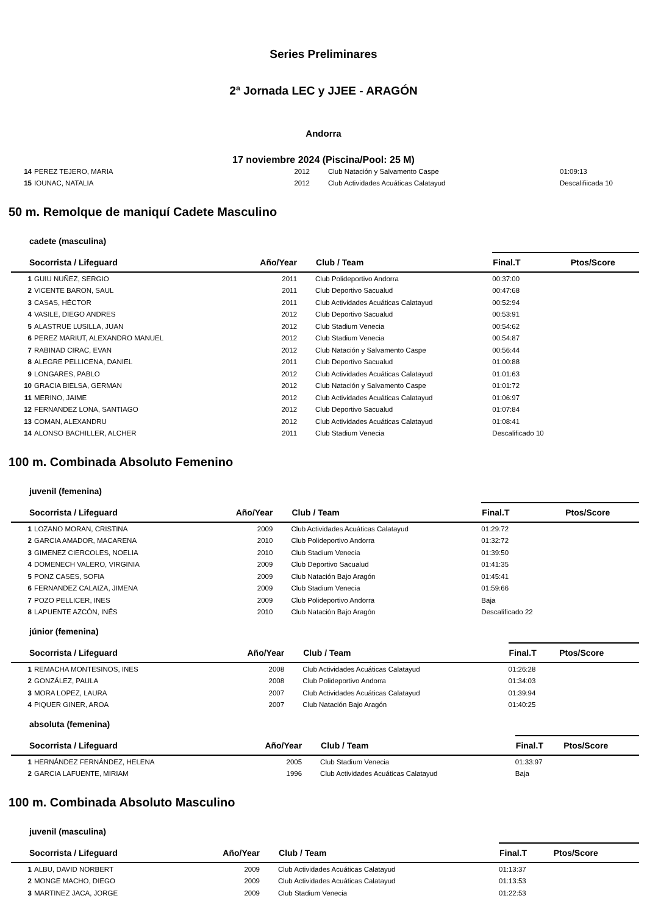Series Preliminares
2ª Jornada LEC y JJEE - ARAGÓN
Andorra
17 noviembre 2024 (Piscina/Pool: 25 M)
| 14 | PEREZ TEJERO, MARIA | 2012 | Club Natación y Salvamento Caspe | 01:09:13 | |
| 15 | IOUNAC, NATALIA | 2012 | Club Actividades Acuáticas Calatayud | Descalifiicada 10 | |
50 m. Remolque de maniquí Cadete Masculino
cadete (masculina)
| Socorrista / Lifeguard | | Año/Year | Club / Team | Final.T | Ptos/Score |
| --- | --- | --- | --- | --- | --- |
| 1 | GUIU NUÑEZ, SERGIO | 2011 | Club Polideportivo Andorra | 00:37:00 | |
| 2 | VICENTE BARON, SAUL | 2011 | Club Deportivo Sacualud | 00:47:68 | |
| 3 | CASAS, HÉCTOR | 2011 | Club Actividades Acuáticas Calatayud | 00:52:94 | |
| 4 | VASILE, DIEGO ANDRES | 2012 | Club Deportivo Sacualud | 00:53:91 | |
| 5 | ALASTRUE LUSILLA, JUAN | 2012 | Club Stadium Venecia | 00:54:62 | |
| 6 | PEREZ MARIUT, ALEXANDRO MANUEL | 2012 | Club Stadium Venecia | 00:54:87 | |
| 7 | RABINAD CIRAC, EVAN | 2012 | Club Natación y Salvamento Caspe | 00:56:44 | |
| 8 | ALEGRE PELLICENA, DANIEL | 2011 | Club Deportivo Sacualud | 01:00:88 | |
| 9 | LONGARES, PABLO | 2012 | Club Actividades Acuáticas Calatayud | 01:01:63 | |
| 10 | GRACIA BIELSA, GERMAN | 2012 | Club Natación y Salvamento Caspe | 01:01:72 | |
| 11 | MERINO, JAIME | 2012 | Club Actividades Acuáticas Calatayud | 01:06:97 | |
| 12 | FERNANDEZ LONA, SANTIAGO | 2012 | Club Deportivo Sacualud | 01:07:84 | |
| 13 | COMAN, ALEXANDRU | 2012 | Club Actividades Acuáticas Calatayud | 01:08:41 | |
| 14 | ALONSO BACHILLER, ALCHER | 2011 | Club Stadium Venecia | Descalificado 10 | |
100 m. Combinada Absoluto Femenino
juvenil (femenina)
| Socorrista / Lifeguard | | Año/Year | Club / Team | Final.T | Ptos/Score |
| --- | --- | --- | --- | --- | --- |
| 1 | LOZANO MORAN, CRISTINA | 2009 | Club Actividades Acuáticas Calatayud | 01:29:72 | |
| 2 | GARCIA AMADOR, MACARENA | 2010 | Club Polideportivo Andorra | 01:32:72 | |
| 3 | GIMENEZ CIERCOLES, NOELIA | 2010 | Club Stadium Venecia | 01:39:50 | |
| 4 | DOMENECH VALERO, VIRGINIA | 2009 | Club Deportivo Sacualud | 01:41:35 | |
| 5 | PONZ CASES, SOFIA | 2009 | Club Natación Bajo Aragón | 01:45:41 | |
| 6 | FERNANDEZ CALAIZA, JIMENA | 2009 | Club Stadium Venecia | 01:59:66 | |
| 7 | POZO PELLICER, INES | 2009 | Club Polideportivo Andorra | Baja | |
| 8 | LAPUENTE AZCÓN, INÉS | 2010 | Club Natación Bajo Aragón | Descalificado 22 | |
júnior (femenina)
| Socorrista / Lifeguard | | Año/Year | Club / Team | Final.T | Ptos/Score |
| --- | --- | --- | --- | --- | --- |
| 1 | REMACHA MONTESINOS, INES | 2008 | Club Actividades Acuáticas Calatayud | 01:26:28 | |
| 2 | GONZÁLEZ, PAULA | 2008 | Club Polideportivo Andorra | 01:34:03 | |
| 3 | MORA LOPEZ, LAURA | 2007 | Club Actividades Acuáticas Calatayud | 01:39:94 | |
| 4 | PIQUER GINER, AROA | 2007 | Club Natación Bajo Aragón | 01:40:25 | |
absoluta (femenina)
| Socorrista / Lifeguard | | Año/Year | Club / Team | Final.T | Ptos/Score |
| --- | --- | --- | --- | --- | --- |
| 1 | HERNÁNDEZ FERNÁNDEZ, HELENA | 2005 | Club Stadium Venecia | 01:33:97 | |
| 2 | GARCIA LAFUENTE, MIRIAM | 1996 | Club Actividades Acuáticas Calatayud | Baja | |
100 m. Combinada Absoluto Masculino
juvenil (masculina)
| Socorrista / Lifeguard | | Año/Year | Club / Team | Final.T | Ptos/Score |
| --- | --- | --- | --- | --- | --- |
| 1 | ALBU, DAVID NORBERT | 2009 | Club Actividades Acuáticas Calatayud | 01:13:37 | |
| 2 | MONGE MACHO, DIEGO | 2009 | Club Actividades Acuáticas Calatayud | 01:13:53 | |
| 3 | MARTINEZ JACA, JORGE | 2009 | Club Stadium Venecia | 01:22:53 | |